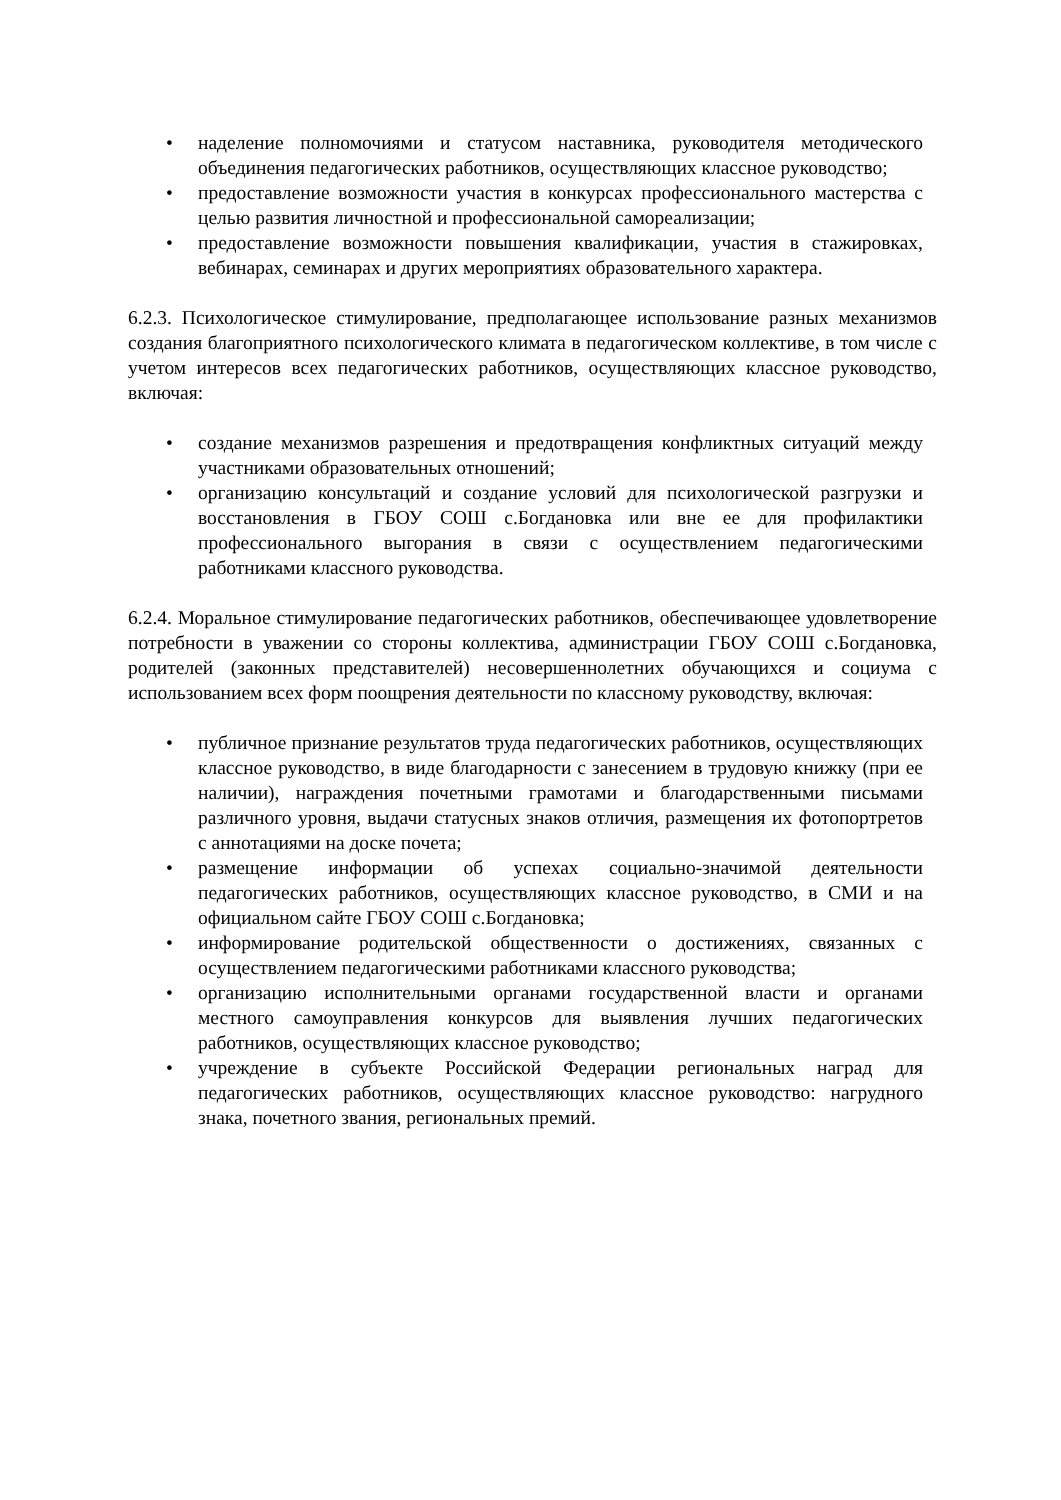• наделение полномочиями и статусом наставника, руководителя методического объединения педагогических работников, осуществляющих классное руководство;
• предоставление возможности участия в конкурсах профессионального мастерства с целью развития личностной и профессиональной самореализации;
• предоставление возможности повышения квалификации, участия в стажировках, вебинарах, семинарах и других мероприятиях образовательного характера.
6.2.3. Психологическое стимулирование, предполагающее использование разных механизмов создания благоприятного психологического климата в педагогическом коллективе, в том числе с учетом интересов всех педагогических работников, осуществляющих классное руководство, включая:
• создание механизмов разрешения и предотвращения конфликтных ситуаций между участниками образовательных отношений;
• организацию консультаций и создание условий для психологической разгрузки и восстановления в ГБОУ СОШ с.Богдановка или вне ее для профилактики профессионального выгорания в связи с осуществлением педагогическими работниками классного руководства.
6.2.4. Моральное стимулирование педагогических работников, обеспечивающее удовлетворение потребности в уважении со стороны коллектива, администрации ГБОУ СОШ с.Богдановка, родителей (законных представителей) несовершеннолетних обучающихся и социума с использованием всех форм поощрения деятельности по классному руководству, включая:
• публичное признание результатов труда педагогических работников, осуществляющих классное руководство, в виде благодарности с занесением в трудовую книжку (при ее наличии), награждения почетными грамотами и благодарственными письмами различного уровня, выдачи статусных знаков отличия, размещения их фотопортретов с аннотациями на доске почета;
• размещение информации об успехах социально-значимой деятельности педагогических работников, осуществляющих классное руководство, в СМИ и на официальном сайте ГБОУ СОШ с.Богдановка;
• информирование родительской общественности о достижениях, связанных с осуществлением педагогическими работниками классного руководства;
• организацию исполнительными органами государственной власти и органами местного самоуправления конкурсов для выявления лучших педагогических работников, осуществляющих классное руководство;
• учреждение в субъекте Российской Федерации региональных наград для педагогических работников, осуществляющих классное руководство: нагрудного знака, почетного звания, региональных премий.